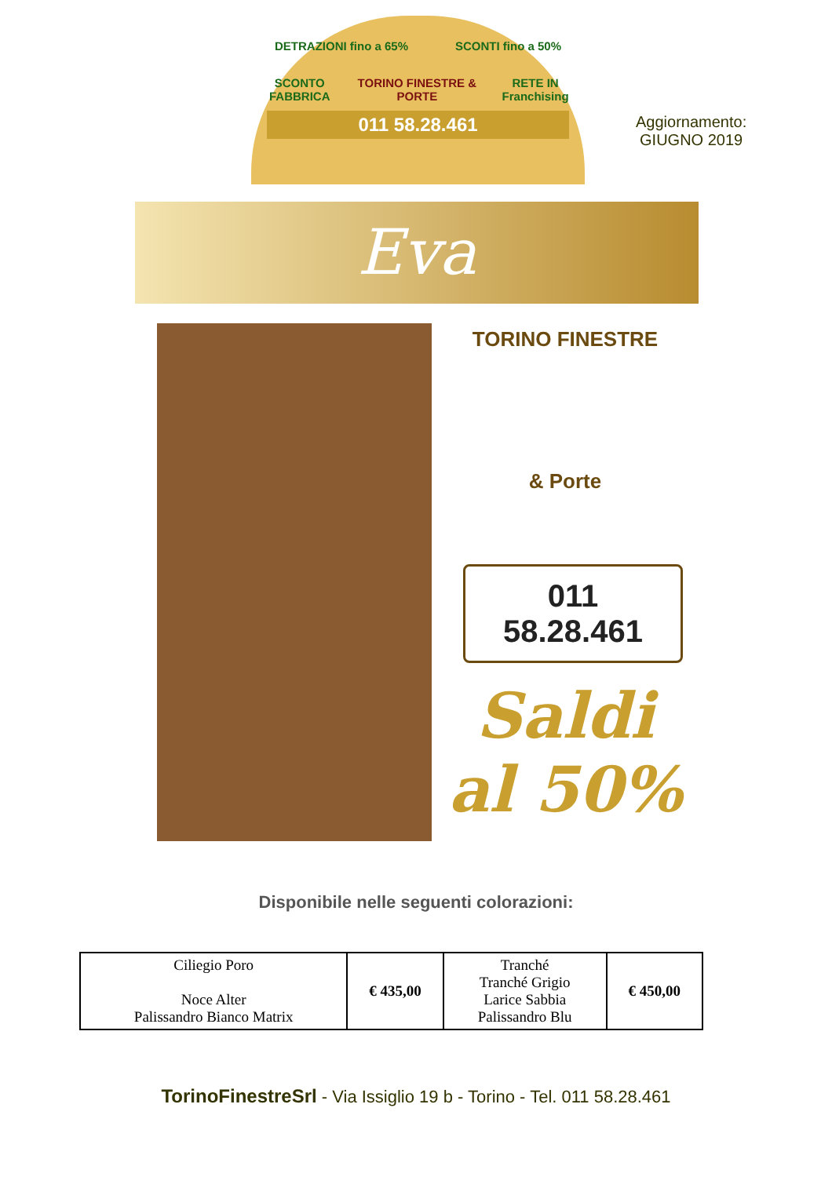DETRAZIONI fino a 65% SCONTI fino a 50%
SCONTO FABBRICA TORINO FINESTRE & PORTE RETE IN Franchising
011 58.28.461
Aggiornamento:
GIUGNO 2019
Eva
TORINO FINESTRE
& Porte
011 58.28.461
Saldi
al 50%
Disponibile nelle seguenti colorazioni:
| Ciliegio Poro Noce Alter Palissandro Bianco Matrix | € 435,00 | Tranché Tranché Grigio Larice Sabbia Palissandro Blu | € 450,00 |
TorinoFinestreSrl - Via Issiglio 19 b - Torino - Tel. 011 58.28.461